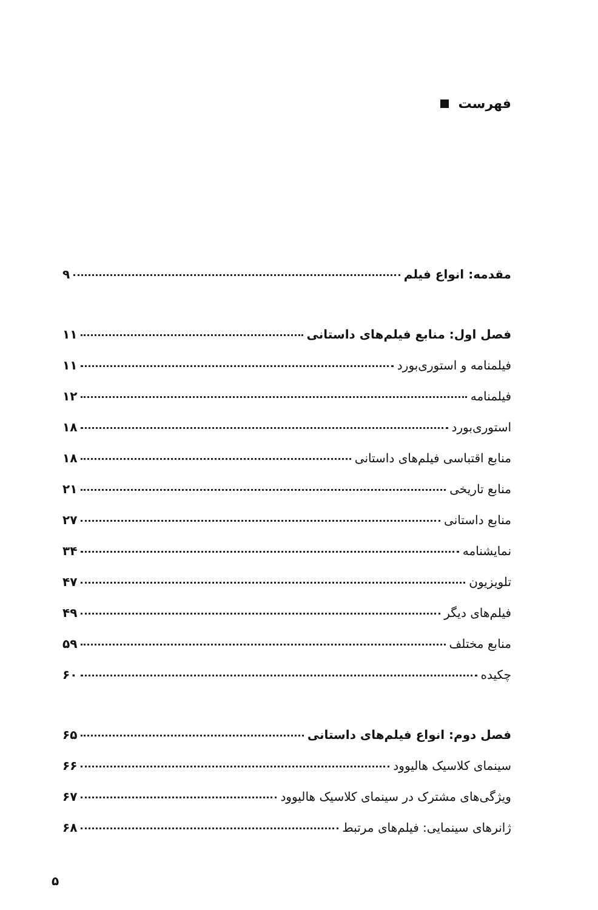فهرست
مقدمه: انواع فیلم ۹
فصل اول: منابع فیلم‌های داستانی ۱۱
فیلمنامه و استوری‌بورد ۱۱
فیلمنامه ۱۲
استوری‌بورد ۱۸
منابع اقتباسی فیلم‌های داستانی ۱۸
منابع تاریخی ۲۱
منابع داستانی ۲۷
نمایشنامه ۳۴
تلویزیون ۴۷
فیلم‌های دیگر ۴۹
منابع مختلف ۵۹
چکیده ۶۰
فصل دوم: انواع فیلم‌های داستانی ۶۵
سینمای کلاسیک هالیوود ۶۶
ویژگی‌های مشترک در سینمای کلاسیک هالیوود ۶۷
ژانرهای سینمایی: فیلم‌های مرتبط ۶۸
۵